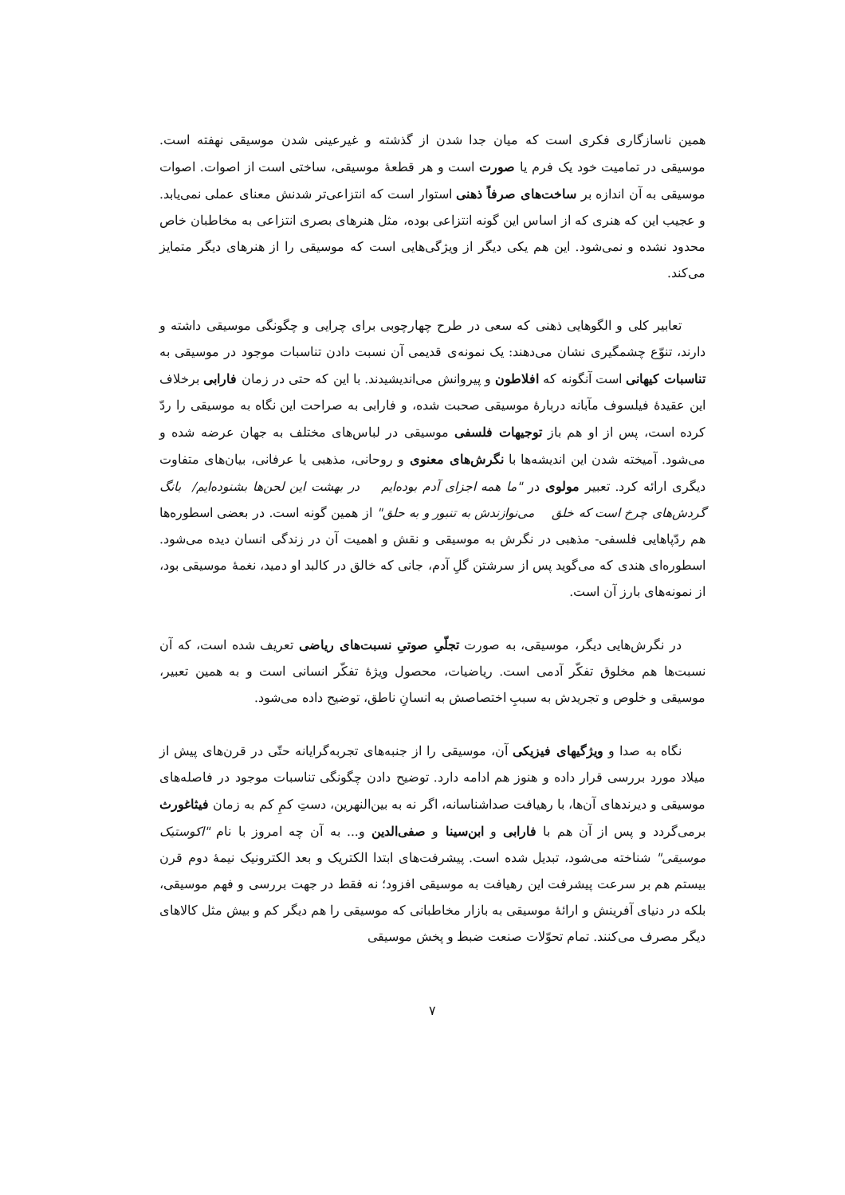همین ناسازگاری فکری است که میان جدا شدن از گذشته و غیرعینی شدن موسیقی نهفته است. موسیقی در تمامیت خود یک فرم یا صورت است و هر قطعهٔ موسیقی، ساختی است از اصوات. اصوات موسیقی به آن اندازه بر ساخت‌های صرفاً ذهنی استوار است که انتزاعی‌تر شدنش معنای عملی نمی‌یابد. و عجیب این که هنری که از اساس این گونه انتزاعی بوده، مثل هنرهای بصری انتزاعی به مخاطبان خاص محدود نشده و نمی‌شود. این هم یکی دیگر از ویژگی‌هایی است که موسیقی را از هنرهای دیگر متمایز می‌کند.
تعابیر کلی و الگوهایی ذهنی که سعی در طرح چهارچوبی برای چرایی و چگونگی موسیقی داشته و دارند، تنوّع چشمگیری نشان می‌دهند: یک نمونه‌ی قدیمی آن نسبت دادن تناسبات موجود در موسیقی به تناسبات کیهانی است آنگونه که افلاطون و پیروانش می‌اندیشیدند. با این که حتی در زمان فارابی برخلاف این عقیدهٔ فیلسوف مآبانه دربارهٔ موسیقی صحبت شده، و فارابی به صراحت این نگاه به موسیقی را ردّ کرده است، پس از او هم باز توجیهات فلسفی موسیقی در لباس‌های مختلف به جهان عرضه شده و می‌شود. آمیخته شدن این اندیشه‌ها با نگرش‌های معنوی و روحانی، مذهبی یا عرفانی، بیان‌های متفاوت دیگری ارائه کرد. تعبیر مولوی در "ما همه اجزای آدم بوده‌ایم در بهشت این لحن‌ها بشنوده‌ایم/ بانگ گردش‌های چرخ است که خلق می‌نوازندش به تنبور و به حلق" از همین گونه است. در بعضی اسطوره‌ها هم ردّپاهایی فلسفی- مذهبی در نگرش به موسیقی و نقش و اهمیت آن در زندگی انسان دیده می‌شود. اسطوره‌ای هندی که می‌گوید پس از سرشتن گلِ آدم، جانی که خالق در کالبد او دمید، نغمهٔ موسیقی بود، از نمونه‌های بارز آن است.
در نگرش‌هایی دیگر، موسیقی، به صورت تجلّیِ صوتیِ نسبت‌های ریاضی تعریف شده است، که آن نسبت‌ها هم مخلوق تفکّر آدمی است. ریاضیات، محصول ویژهٔ تفکّر انسانی است و به همین تعبیر، موسیقی و خلوص و تجریدش به سببِ اختصاصش به انسانِ ناطق، توضیح داده می‌شود.
نگاه به صدا و ویژگیهای فیزیکی آن، موسیقی را از جنبه‌های تجربه‌گرایانه حتّی در قرن‌های پیش از میلاد مورد بررسی قرار داده و هنوز هم ادامه دارد. توضیح دادن چگونگی تناسبات موجود در فاصله‌های موسیقی و دیرندهای آن‌ها، با رهیافت صداشناسانه، اگر نه به بین‌النهرین، دستِ کمِ کم به زمان فیثاغورث برمی‌گردد و پس از آن هم با فارابی و ابن‌سینا و صفی‌الدین و... به آن چه امروز با نام "اکوستیک موسیقی" شناخته می‌شود، تبدیل شده است. پیشرفت‌های ابتدا الکتریک و بعد الکترونیک نیمهٔ دوم قرن بیستم هم بر سرعت پیشرفت این رهیافت به موسیقی افزود؛ نه فقط در جهت بررسی و فهم موسیقی، بلکه در دنیای آفرینش و ارائهٔ موسیقی به بازار مخاطبانی که موسیقی را هم دیگر کم و بیش مثل کالاهای دیگر مصرف می‌کنند. تمام تحوّلات صنعت ضبط و پخش موسیقی
۷